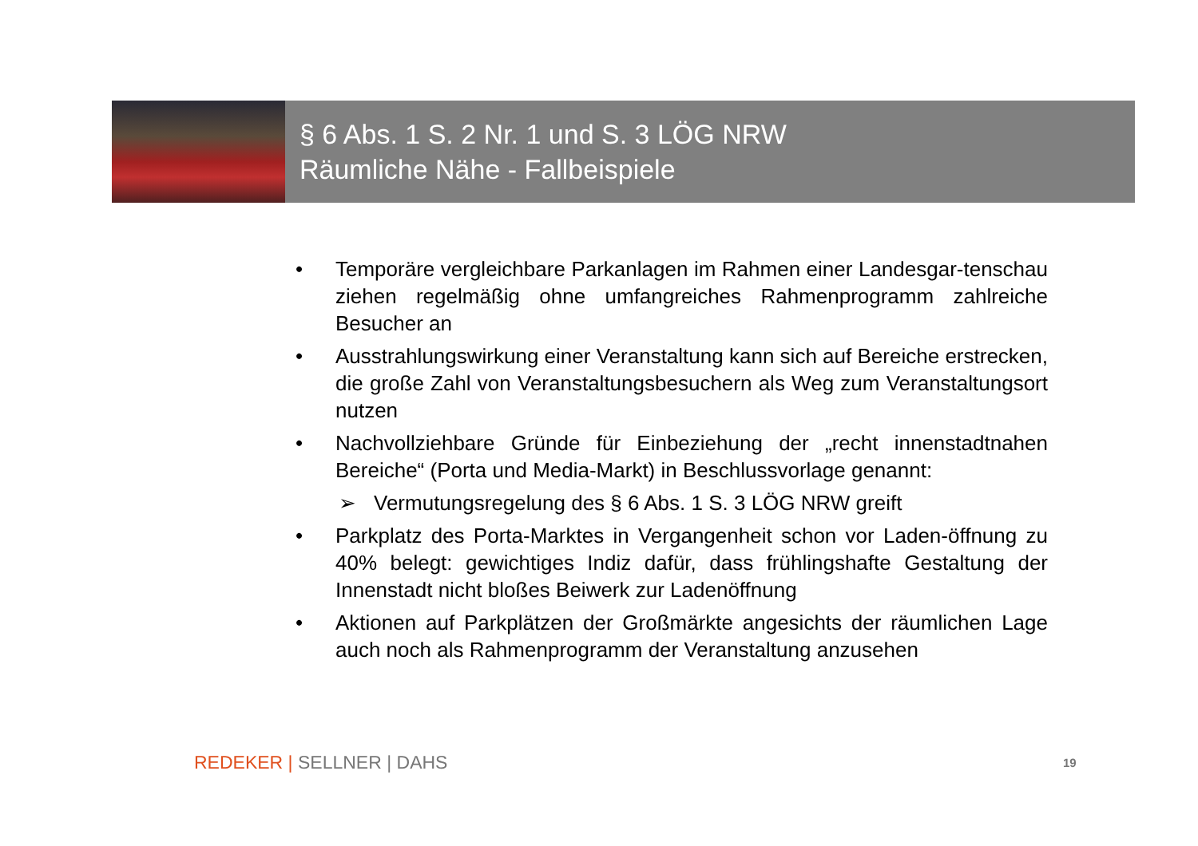§ 6 Abs. 1 S. 2 Nr. 1 und S. 3 LÖG NRW
Räumliche Nähe - Fallbeispiele
• Temporäre vergleichbare Parkanlagen im Rahmen einer Landesgar-tenschau ziehen regelmäßig ohne umfangreiches Rahmenprogramm zahlreiche Besucher an
• Ausstrahlungswirkung einer Veranstaltung kann sich auf Bereiche erstrecken, die große Zahl von Veranstaltungsbesuchern als Weg zum Veranstaltungsort nutzen
• Nachvollziehbare Gründe für Einbeziehung der „recht innenstadtnahen Bereiche“ (Porta und Media-Markt) in Beschlussvorlage genannt:
➢ Vermutungsregelung des § 6 Abs. 1 S. 3 LÖG NRW greift
• Parkplatz des Porta-Marktes in Vergangenheit schon vor Laden-öffnung zu 40% belegt: gewichtiges Indiz dafür, dass frühlingshafte Gestaltung der Innenstadt nicht bloßes Beiwerk zur Ladenöffnung
• Aktionen auf Parkplätzen der Großmärkte angesichts der räumlichen Lage auch noch als Rahmenprogramm der Veranstaltung anzusehen
REDEKER | SELLNER | DAHS 19